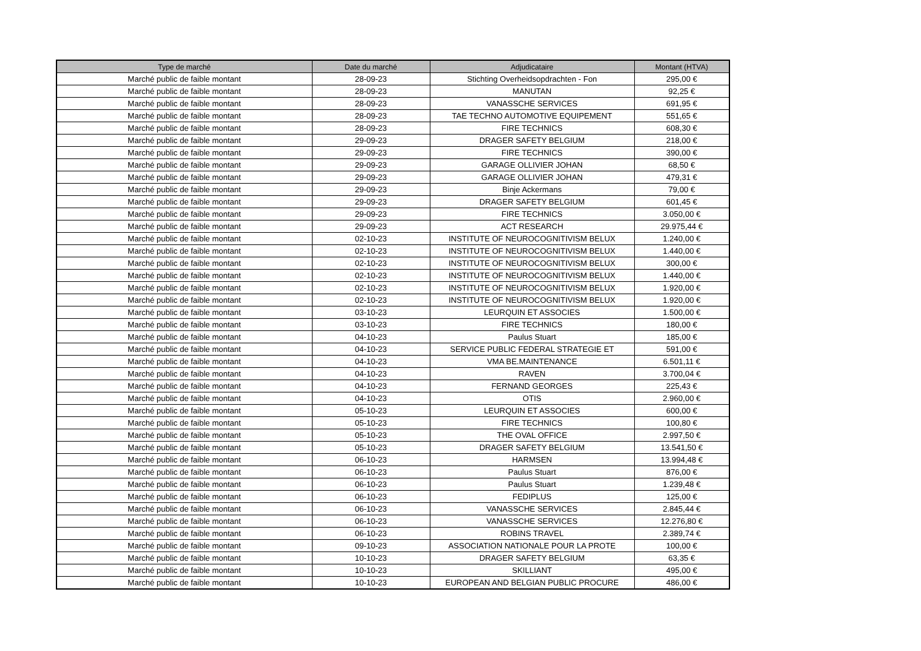| Type de marché | Date du marché | Adjudicataire | Montant (HTVA) |
| --- | --- | --- | --- |
| Marché public de faible montant | 28-09-23 | Stichting Overheidsopdrachten - Fon | 295,00 € |
| Marché public de faible montant | 28-09-23 | MANUTAN | 92,25 € |
| Marché public de faible montant | 28-09-23 | VANASSCHE SERVICES | 691,95 € |
| Marché public de faible montant | 28-09-23 | TAE TECHNO AUTOMOTIVE EQUIPEMENT | 551,65 € |
| Marché public de faible montant | 28-09-23 | FIRE TECHNICS | 608,30 € |
| Marché public de faible montant | 29-09-23 | DRAGER SAFETY BELGIUM | 218,00 € |
| Marché public de faible montant | 29-09-23 | FIRE TECHNICS | 390,00 € |
| Marché public de faible montant | 29-09-23 | GARAGE OLLIVIER JOHAN | 68,50 € |
| Marché public de faible montant | 29-09-23 | GARAGE OLLIVIER JOHAN | 479,31 € |
| Marché public de faible montant | 29-09-23 | Binje Ackermans | 79,00 € |
| Marché public de faible montant | 29-09-23 | DRAGER SAFETY BELGIUM | 601,45 € |
| Marché public de faible montant | 29-09-23 | FIRE TECHNICS | 3.050,00 € |
| Marché public de faible montant | 29-09-23 | ACT RESEARCH | 29.975,44 € |
| Marché public de faible montant | 02-10-23 | INSTITUTE OF NEUROCOGNITIVISM BELUX | 1.240,00 € |
| Marché public de faible montant | 02-10-23 | INSTITUTE OF NEUROCOGNITIVISM BELUX | 1.440,00 € |
| Marché public de faible montant | 02-10-23 | INSTITUTE OF NEUROCOGNITIVISM BELUX | 300,00 € |
| Marché public de faible montant | 02-10-23 | INSTITUTE OF NEUROCOGNITIVISM BELUX | 1.440,00 € |
| Marché public de faible montant | 02-10-23 | INSTITUTE OF NEUROCOGNITIVISM BELUX | 1.920,00 € |
| Marché public de faible montant | 02-10-23 | INSTITUTE OF NEUROCOGNITIVISM BELUX | 1.920,00 € |
| Marché public de faible montant | 03-10-23 | LEURQUIN ET ASSOCIES | 1.500,00 € |
| Marché public de faible montant | 03-10-23 | FIRE TECHNICS | 180,00 € |
| Marché public de faible montant | 04-10-23 | Paulus Stuart | 185,00 € |
| Marché public de faible montant | 04-10-23 | SERVICE PUBLIC FEDERAL STRATEGIE ET | 591,00 € |
| Marché public de faible montant | 04-10-23 | VMA BE.MAINTENANCE | 6.501,11 € |
| Marché public de faible montant | 04-10-23 | RAVEN | 3.700,04 € |
| Marché public de faible montant | 04-10-23 | FERNAND GEORGES | 225,43 € |
| Marché public de faible montant | 04-10-23 | OTIS | 2.960,00 € |
| Marché public de faible montant | 05-10-23 | LEURQUIN ET ASSOCIES | 600,00 € |
| Marché public de faible montant | 05-10-23 | FIRE TECHNICS | 100,80 € |
| Marché public de faible montant | 05-10-23 | THE OVAL OFFICE | 2.997,50 € |
| Marché public de faible montant | 05-10-23 | DRAGER SAFETY BELGIUM | 13.541,50 € |
| Marché public de faible montant | 06-10-23 | HARMSEN | 13.994,48 € |
| Marché public de faible montant | 06-10-23 | Paulus Stuart | 876,00 € |
| Marché public de faible montant | 06-10-23 | Paulus Stuart | 1.239,48 € |
| Marché public de faible montant | 06-10-23 | FEDIPLUS | 125,00 € |
| Marché public de faible montant | 06-10-23 | VANASSCHE SERVICES | 2.845,44 € |
| Marché public de faible montant | 06-10-23 | VANASSCHE SERVICES | 12.276,80 € |
| Marché public de faible montant | 06-10-23 | ROBINS TRAVEL | 2.389,74 € |
| Marché public de faible montant | 09-10-23 | ASSOCIATION NATIONALE POUR LA PROTE | 100,00 € |
| Marché public de faible montant | 10-10-23 | DRAGER SAFETY BELGIUM | 63,35 € |
| Marché public de faible montant | 10-10-23 | SKILLIANT | 495,00 € |
| Marché public de faible montant | 10-10-23 | EUROPEAN AND BELGIAN PUBLIC PROCURE | 486,00 € |